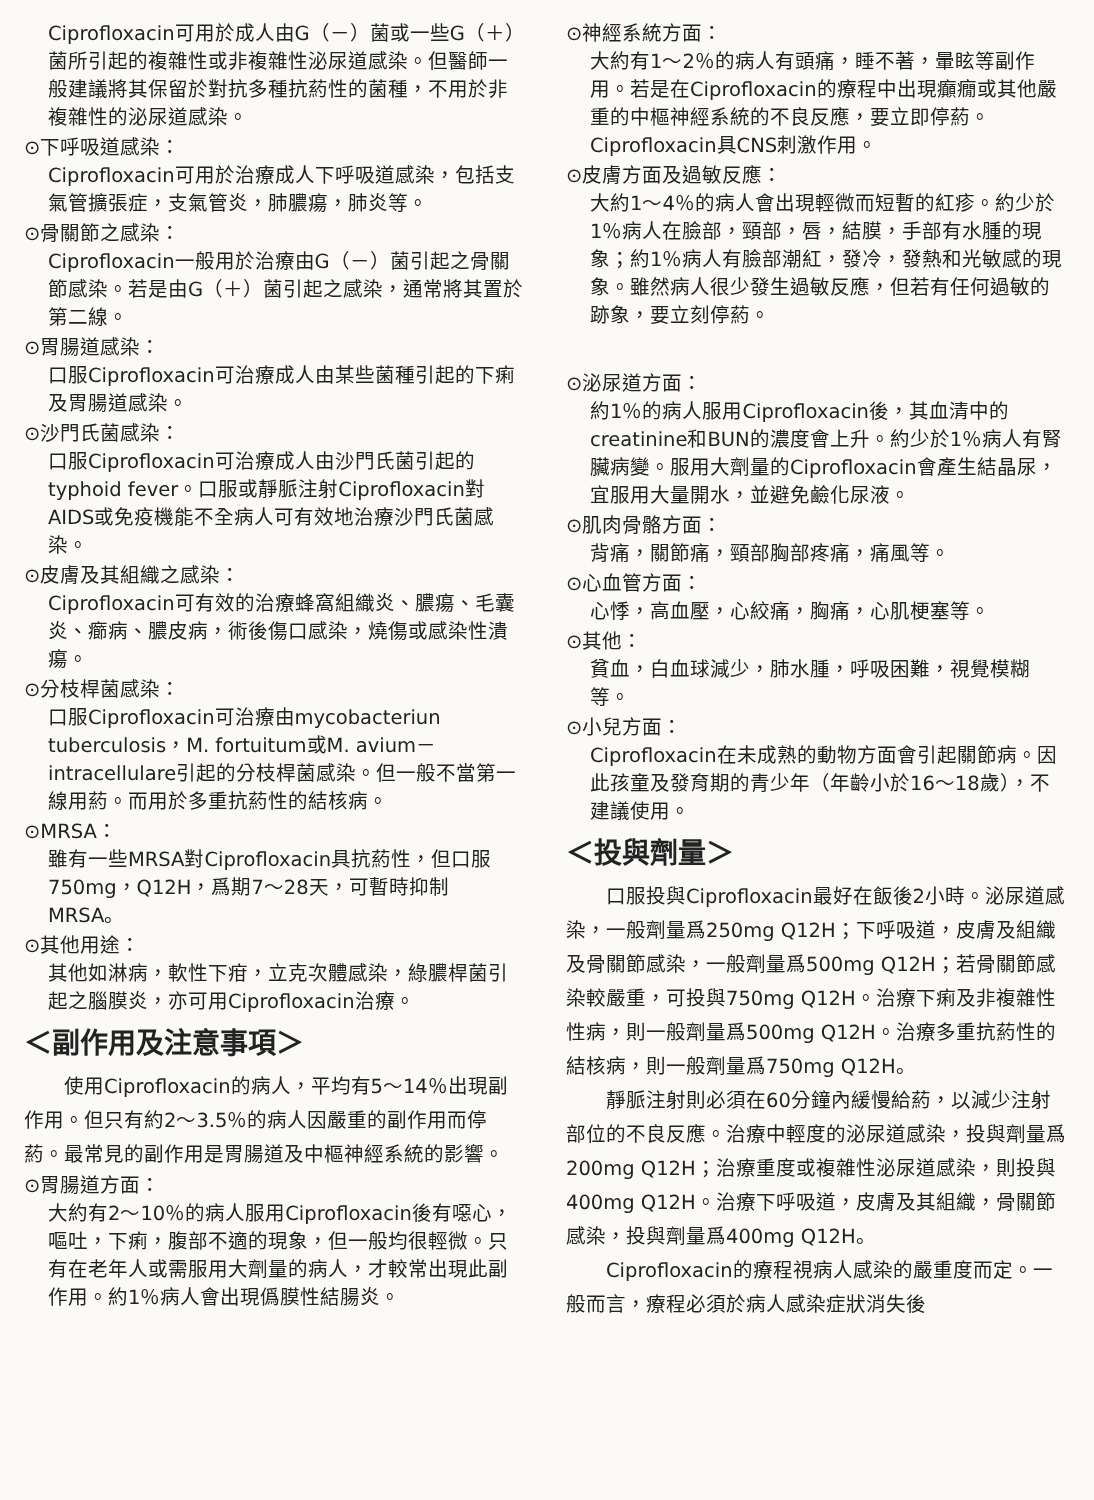Ciprofloxacin可用於成人由G（－）菌或一些G（＋）菌所引起的複雜性或非複雜性泌尿道感染。但醫師一般建議將其保留於對抗多種抗葯性的菌種，不用於非複雜性的泌尿道感染。
⊙下呼吸道感染：
Ciprofloxacin可用於治療成人下呼吸道感染，包括支氣管擴張症，支氣管炎，肺膿瘍，肺炎等。
⊙骨關節之感染：
Ciprofloxacin一般用於治療由G（－）菌引起之骨關節感染。若是由G（＋）菌引起之感染，通常將其置於第二線。
⊙胃腸道感染：
口服Ciprofloxacin可治療成人由某些菌種引起的下痢及胃腸道感染。
⊙沙門氏菌感染：
口服Ciprofloxacin可治療成人由沙門氏菌引起的typhoid fever。口服或靜脈注射Ciprofloxacin對AIDS或免疫機能不全病人可有效地治療沙門氏菌感染。
⊙皮膚及其組織之感染：
Ciprofloxacin可有效的治療蜂窩組織炎、膿瘍、毛囊炎、癤病、膿皮病，術後傷口感染，燒傷或感染性潰瘍。
⊙分枝桿菌感染：
口服Ciprofloxacin可治療由mycobacteriun tuberculosis，M. fortuitum或M. avium－intracellulare引起的分枝桿菌感染。但一般不當第一線用葯。而用於多重抗葯性的結核病。
⊙MRSA：
雖有一些MRSA對Ciprofloxacin具抗葯性，但口服750mg，Q12H，爲期7～28天，可暫時抑制MRSA。
⊙其他用途：
其他如淋病，軟性下疳，立克次體感染，綠膿桿菌引起之腦膜炎，亦可用Ciprofloxacin治療。
＜副作用及注意事項＞
使用Ciprofloxacin的病人，平均有5～14％出現副作用。但只有約2～3.5％的病人因嚴重的副作用而停葯。最常見的副作用是胃腸道及中樞神經系統的影響。
⊙胃腸道方面：
大約有2～10％的病人服用Ciprofloxacin後有噁心，嘔吐，下痢，腹部不適的現象，但一般均很輕微。只有在老年人或需服用大劑量的病人，才較常出現此副作用。約1％病人會出現僞膜性結腸炎。
⊙神經系統方面：
大約有1～2％的病人有頭痛，睡不著，暈眩等副作用。若是在Ciprofloxacin的療程中出現癲癇或其他嚴重的中樞神經系統的不良反應，要立即停葯。Ciprofloxacin具CNS刺激作用。
⊙皮膚方面及過敏反應：
大約1～4％的病人會出現輕微而短暫的紅疹。約少於1％病人在臉部，頸部，唇，結膜，手部有水腫的現象；約1％病人有臉部潮紅，發冷，發熱和光敏感的現象。雖然病人很少發生過敏反應，但若有任何過敏的跡象，要立刻停葯。
⊙泌尿道方面：
約1％的病人服用Ciprofloxacin後，其血清中的creatinine和BUN的濃度會上升。約少於1％病人有腎臟病變。服用大劑量的Ciprofloxacin會產生結晶尿，宜服用大量開水，並避免鹼化尿液。
⊙肌肉骨骼方面：
背痛，關節痛，頸部胸部疼痛，痛風等。
⊙心血管方面：
心悸，高血壓，心絞痛，胸痛，心肌梗塞等。
⊙其他：
貧血，白血球減少，肺水腫，呼吸困難，視覺模糊等。
⊙小兒方面：
Ciprofloxacin在未成熟的動物方面會引起關節病。因此孩童及發育期的青少年（年齡小於16～18歲），不建議使用。
＜投與劑量＞
口服投與Ciprofloxacin最好在飯後2小時。泌尿道感染，一般劑量爲250mg Q12H；下呼吸道，皮膚及組織及骨關節感染，一般劑量爲500mg Q12H；若骨關節感染較嚴重，可投與750mg Q12H。治療下痢及非複雜性性病，則一般劑量爲500mg Q12H。治療多重抗葯性的結核病，則一般劑量爲750mg Q12H。
靜脈注射則必須在60分鐘內緩慢給葯，以減少注射部位的不良反應。治療中輕度的泌尿道感染，投與劑量爲200mg Q12H；治療重度或複雜性泌尿道感染，則投與400mg Q12H。治療下呼吸道，皮膚及其組織，骨關節感染，投與劑量爲400mg Q12H。
Ciprofloxacin的療程視病人感染的嚴重度而定。一般而言，療程必須於病人感染症狀消失後